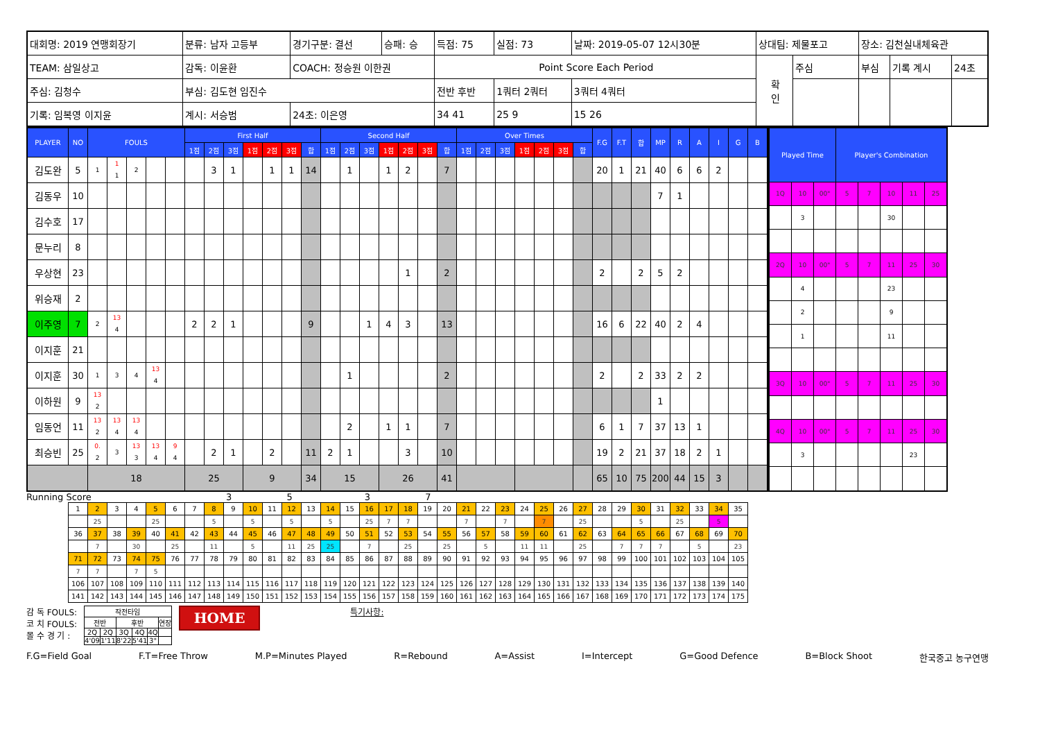| 대회명: 2019 연맹회장기 | 분류: 남자 고등부 | 경기구분: 결선 | 승패: 승 | 득점: 75 | 실점: 73 | 날짜: 2019-05-07 12시30분 | 상대팀: 제물포고 | | 장소: 김천실내체육관 | | |
| TEAM: 삼일상고 | 감독: 이윤환 | COACH: 정승원 이한권 | | Point Score Each Period | | | 확 인 | 주심 | 부심 | 기록 계시 | 24초 |
| 주심: 김청수 | 부심: 김도현 임진수 | | | 전반 후반 | 1쿼터 2쿼터 | 3쿼터 4쿼터 | | | | | |
| 기록: 임복영 이지윤 | 계시: 서승범 | 24초: 이은영 | | 34 41 | 25 9 | 15 26 | | | | | |
| PLAYER | NO | FOULS | | | | | First Half | | | | | | | Second Half | | | | | | | Over Times | | | | | | | F.G | F.T | 합 | MP | R | A | I | G | B |
| --- | --- | --- | --- | --- | --- | --- | --- | --- | --- | --- | --- | --- | --- | --- | --- | --- | --- | --- | --- | --- | --- | --- | --- | --- | --- | --- | --- | --- | --- | --- | --- | --- | --- | --- | --- | --- |
| | | | | | | | 1점 | 2점 | 3점 | 1점 | 2점 | 3점 | 합 | 1점 | 2점 | 3점 | 1점 | 2점 | 3점 | 합 | 1점 | 2점 | 3점 | 1점 | 2점 | 3점 | 합 | | | | | | | | | |
| 김도완 | 5 | 1 | 1 1 | 2 | | | | 3 | 1 | | 1 | 1 | 14 | | 1 | | 1 | 2 | | 7 | | | | | | | | 20 | 1 | 21 | 40 | 6 | 6 | 2 | | |
| 김동우 | 10 | | | | | | | | | | | | | | | | | | | | | | | | | | | | | | 7 | 1 | | | | |
| 김수호 | 17 | | | | | | | | | | | | | | | | | | | | | | | | | | | | | | | | | | | |
| 문누리 | 8 | | | | | | | | | | | | | | | | | | | | | | | | | | | | | | | | | | | |
| 우상현 | 23 | | | | | | | | | | | | | | | | | 1 | | 2 | | | | | | | | 2 | | 2 | 5 | 2 | | | | |
| 위승재 | 2 | | | | | | | | | | | | | | | | | | | | | | | | | | | | | | | | | | | |
| 이주영 | 7 | 2 | 13 4 | | | | 2 | 2 | 1 | | | | 9 | | | 1 | 4 | 3 | | 13 | | | | | | | | 16 | 6 | 22 | 40 | 2 | 4 | | | |
| 이지훈 | 21 | | | | | | | | | | | | | | | | | | | | | | | | | | | | | | | | | | | |
| 이지훈 | 30 | 1 | 3 | 4 | 13 4 | | | | | | | | | | 1 | | | | | 2 | | | | | | | | 2 | | 2 | 33 | 2 | 2 | | | |
| 이하원 | 9 | 13 2 | | | | | | | | | | | | | | | | | | | | | | | | | | | | | 1 | | | | | |
| 임동언 | 11 | 13 2 | 13 4 | 13 4 | | | | | | | | | | | 2 | | 1 | 1 | | 7 | | | | | | | | 6 | 1 | 7 | 37 | 13 | 1 | | | |
| 최승빈 | 25 | 0. 2 | 3 | 13 3 | 13 4 | 9 4 | | 2 | 1 | | 2 | | 11 | 2 | 1 | | | 3 | | 10 | | | | | | | | 19 | 2 | 21 | 37 | 18 | 2 | 1 | | |
| | | 18 | | | | | 25 | | | 9 | | | 34 | 15 | | | 26 | | | 41 | | | | | | | | 65 | 10 | 75 | 200 | 44 | 15 | 3 | | |
| Played Time | | | Player's Combination | | | | |
| --- | --- | --- | --- | --- | --- | --- | --- |
| 1Q | 10 | 00" | 5 | 7 | 10 | 11 | 25 |
| | 3 | | | | 30 | | |
| 2Q | 10 | 00" | 5 | 7 | 11 | 25 | 30 |
| | 4 | | | | 23 | | |
| | 2 | | | | 9 | | |
| | 1 | | | | 11 | | |
| 3Q | 10 | 00" | 5 | 7 | 11 | 25 | 30 |
| 4Q | 10 | 00" | 5 | 7 | 11 | 25 | 30 |
| | 3 | | | | | 23 | |
Running Score 3 5 3 7
| 1 | 2 | 3 | 4 | 5 | 6 | 7 | 8 | 9 | 10 | 11 | 12 | 13 | 14 | 15 | 16 | 17 | 18 | 19 | 20 | 21 | 22 | 23 | 24 | 25 | 26 | 27 | 28 | 29 | 30 | 31 | 32 | 33 | 34 | 35 |
| | 25 | | | 25 | | | 5 | | 5 | | 5 | | 5 | | 25 | 7 | 7 | | | 7 | | 7 | | 7 | | 25 | | | 5 | | 25 | | 5 | |
| 36 | 37 | 38 | 39 | 40 | 41 | 42 | 43 | 44 | 45 | 46 | 47 | 48 | 49 | 50 | 51 | 52 | 53 | 54 | 55 | 56 | 57 | 58 | 59 | 60 | 61 | 62 | 63 | 64 | 65 | 66 | 67 | 68 | 69 | 70 |
| | 7 | | 30 | | 25 | | 11 | | 5 | | 11 | 25 | 25 | | 7 | | 25 | | 25 | | 5 | | 11 | 11 | | 25 | | 7 | 7 | 7 | | 5 | | 23 |
| 71 | 72 | 73 | 74 | 75 | 76 | 77 | 78 | 79 | 80 | 81 | 82 | 83 | 84 | 85 | 86 | 87 | 88 | 89 | 90 | 91 | 92 | 93 | 94 | 95 | 96 | 97 | 98 | 99 | 100 | 101 | 102 | 103 | 104 | 105 |
| 7 | 7 | | 7 | 5 | | | | | | | | | | | | | | | | | | | | | | | | | | | | | | |
| 106 | 107 | 108 | 109 | 110 | 111 | 112 | 113 | 114 | 115 | 116 | 117 | 118 | 119 | 120 | 121 | 122 | 123 | 124 | 125 | 126 | 127 | 128 | 129 | 130 | 131 | 132 | 133 | 134 | 135 | 136 | 137 | 138 | 139 | 140 |
| 141 | 142 | 143 | 144 | 145 | 146 | 147 | 148 | 149 | 150 | 151 | 152 | 153 | 154 | 155 | 156 | 157 | 158 | 159 | 160 | 161 | 162 | 163 | 164 | 165 | 166 | 167 | 168 | 169 | 170 | 171 | 172 | 173 | 174 | 175 |
감 독 FOULS:
코 치 FOULS:
몰 수 경 기 :
| 작전타임 | | | | | |
| 전반 | | 후반 | | | 연장 |
| 2Q | 2Q | 3Q | 4Q | 4Q | |
| 4'09 | 1'11 | 8'22 | 5'41 | 3" | |
HOME 특기사항:
F.G=Field Goal F.T=Free Throw M.P=Minutes Played R=Rebound A=Assist I=Intercept G=Good Defence B=Block Shoot 한국중고 농구연맹